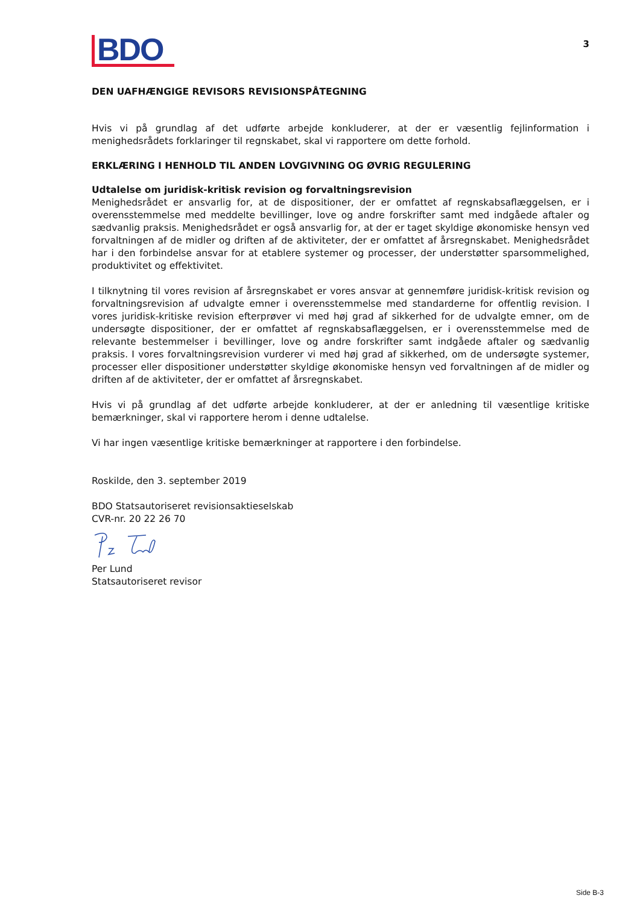BDO
3
DEN UAFHÆNGIGE REVISORS REVISIONSPÅTEGNING
Hvis vi på grundlag af det udførte arbejde konkluderer, at der er væsentlig fejlinformation i menighedsrådets forklaringer til regnskabet, skal vi rapportere om dette forhold.
ERKLÆRING I HENHOLD TIL ANDEN LOVGIVNING OG ØVRIG REGULERING
Udtalelse om juridisk-kritisk revision og forvaltningsrevision
Menighedsrådet er ansvarlig for, at de dispositioner, der er omfattet af regnskabsaflæggelsen, er i overensstemmelse med meddelte bevillinger, love og andre forskrifter samt med indgåede aftaler og sædvanlig praksis. Menighedsrådet er også ansvarlig for, at der er taget skyldige økonomiske hensyn ved forvaltningen af de midler og driften af de aktiviteter, der er omfattet af årsregnskabet. Menighedsrådet har i den forbindelse ansvar for at etablere systemer og processer, der understøtter sparsommelighed, produktivitet og effektivitet.
I tilknytning til vores revision af årsregnskabet er vores ansvar at gennemføre juridisk-kritisk revision og forvaltningsrevision af udvalgte emner i overensstemmelse med standarderne for offentlig revision. I vores juridisk-kritiske revision efterprøver vi med høj grad af sikkerhed for de udvalgte emner, om de undersøgte dispositioner, der er omfattet af regnskabsaflæggelsen, er i overensstemmelse med de relevante bestemmelser i bevillinger, love og andre forskrifter samt indgåede aftaler og sædvanlig praksis. I vores forvaltningsrevision vurderer vi med høj grad af sikkerhed, om de undersøgte systemer, processer eller dispositioner understøtter skyldige økonomiske hensyn ved forvaltningen af de midler og driften af de aktiviteter, der er omfattet af årsregnskabet.
Hvis vi på grundlag af det udførte arbejde konkluderer, at der er anledning til væsentlige kritiske bemærkninger, skal vi rapportere herom i denne udtalelse.
Vi har ingen væsentlige kritiske bemærkninger at rapportere i den forbindelse.
Roskilde, den 3. september 2019
BDO Statsautoriseret revisionsaktieselskab
CVR-nr. 20 22 26 70
Per Lund
Statsautoriseret revisor
Side B-3